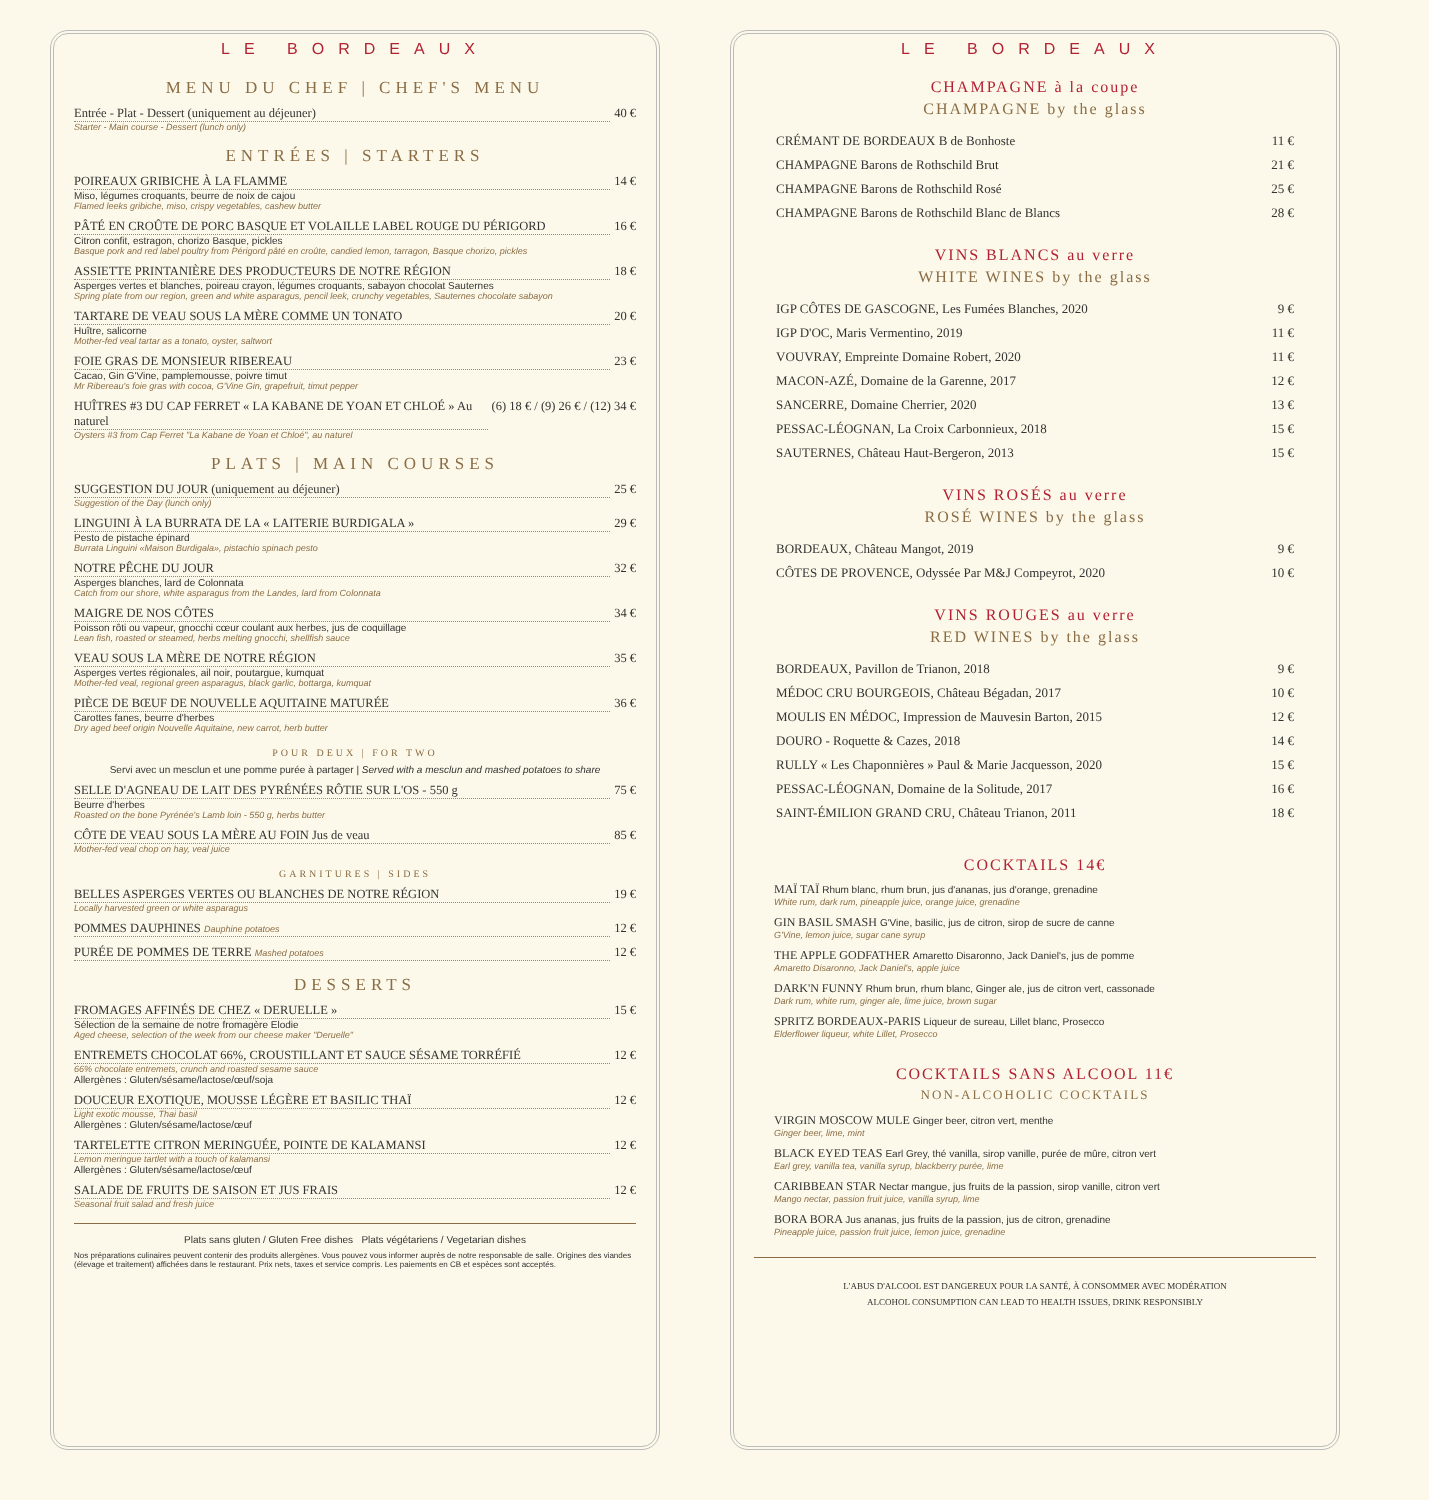LE BORDEAUX
MENU DU CHEF | CHEF'S MENU
Entrée - Plat - Dessert (uniquement au déjeuner) 40 €
Starter - Main course - Dessert (lunch only)
ENTRÉES | STARTERS
POIREAUX GRIBICHE À LA FLAMME 14 €
Miso, légumes croquants, beurre de noix de cajou
Flamed leeks gribiche, miso, crispy vegetables, cashew butter
PÂTÉ EN CROÛTE DE PORC BASQUE ET VOLAILLE LABEL ROUGE DU PÉRIGORD 16 €
Citron confit, estragon, chorizo Basque, pickles
Basque pork and red label poultry from Périgord pâté en croûte, candied lemon, tarragon, Basque chorizo, pickles
ASSIETTE PRINTANIÈRE DES PRODUCTEURS DE NOTRE RÉGION 18 €
Asperges vertes et blanches, poireau crayon, légumes croquants, sabayon chocolat Sauternes
Spring plate from our region, green and white asparagus, pencil leek, crunchy vegetables, Sauternes chocolate sabayon
TARTARE DE VEAU SOUS LA MÈRE COMME UN TONATO 20 €
Huître, salicorne
Mother-fed veal tartar as a tonato, oyster, saltwort
FOIE GRAS DE MONSIEUR RIBEREAU 23 €
Cacao, Gin G'Vine, pamplemousse, poivre timut
Mr Ribereau's foie gras with cocoa, G'Vine Gin, grapefruit, timut pepper
HUÎTRES #3 DU CAP FERRET « LA KABANE DE YOAN ET CHLOÉ » Au naturel (6) 18 € / (9) 26 € / (12) 34 €
Oysters #3 from Cap Ferret "La Kabane de Yoan et Chloé", au naturel
PLATS | MAIN COURSES
SUGGESTION DU JOUR (uniquement au déjeuner) 25 €
Suggestion of the Day (lunch only)
LINGUINI À LA BURRATA DE LA « LAITERIE BURDIGALA » 29 €
Pesto de pistache épinard
Burrata Linguini «Maison Burdigala», pistachio spinach pesto
NOTRE PÊCHE DU JOUR 32 €
Asperges blanches, lard de Colonnata
Catch from our shore, white asparagus from the Landes, lard from Colonnata
MAIGRE DE NOS CÔTES 34 €
Poisson rôti ou vapeur, gnocchi cœur coulant aux herbes, jus de coquillage
Lean fish, roasted or steamed, herbs melting gnocchi, shellfish sauce
VEAU SOUS LA MÈRE DE NOTRE RÉGION 35 €
Asperges vertes régionales, ail noir, poutargue, kumquat
Mother-fed veal, regional green asparagus, black garlic, bottarga, kumquat
PIÈCE DE BŒUF DE NOUVELLE AQUITAINE MATURÉE 36 €
Carottes fanes, beurre d'herbes
Dry aged beef origin Nouvelle Aquitaine, new carrot, herb butter
POUR DEUX | FOR TWO
Servi avec un mesclun et une pomme purée à partager | Served with a mesclun and mashed potatoes to share
SELLE D'AGNEAU DE LAIT DES PYRÉNÉES RÔTIE SUR L'OS - 550 g 75 €
Beurre d'herbes
Roasted on the bone Pyrénée's Lamb loin - 550 g, herbs butter
CÔTE DE VEAU SOUS LA MÈRE AU FOIN Jus de veau 85 €
Mother-fed veal chop on hay, veal juice
GARNITURES | SIDES
BELLES ASPERGES VERTES OU BLANCHES DE NOTRE RÉGION 19 €
Locally harvested green or white asparagus
POMMES DAUPHINES Dauphine potatoes 12 €
PURÉE DE POMMES DE TERRE Mashed potatoes 12 €
DESSERTS
FROMAGES AFFINÉS DE CHEZ « DERUELLE » 15 €
Sélection de la semaine de notre fromagère Elodie
Aged cheese, selection of the week from our cheese maker "Deruelle"
ENTREMETS CHOCOLAT 66%, CROUSTILLANT ET SAUCE SÉSAME TORRÉFIÉ 12 €
66% chocolate entremets, crunch and roasted sesame sauce
Allergènes : Gluten/sésame/lactose/œuf/soja
DOUCEUR EXOTIQUE, MOUSSE LÉGÈRE ET BASILIC THAÏ 12 €
Light exotic mousse, Thai basil
Allergènes : Gluten/sésame/lactose/œuf
TARTELETTE CITRON MERINGUÉE, POINTE DE KALAMANSI 12 €
Lemon meringue tartlet with a touch of kalamansi
Allergènes : Gluten/sésame/lactose/œuf
SALADE DE FRUITS DE SAISON ET JUS FRAIS 12 €
Seasonal fruit salad and fresh juice
Plats sans gluten / Gluten Free dishes Plats végétariens / Vegetarian dishes
Nos préparations culinaires peuvent contenir des produits allergènes. Vous pouvez vous informer auprès de notre responsable de salle. Origines des viandes (élevage et traitement) affichées dans le restaurant. Prix nets, taxes et service compris. Les paiements en CB et espèces sont acceptés.
LE BORDEAUX
CHAMPAGNE à la coupe
CHAMPAGNE by the glass
| CRÉMANT DE BORDEAUX B de Bonhoste | 11 € |
| CHAMPAGNE Barons de Rothschild Brut | 21 € |
| CHAMPAGNE Barons de Rothschild Rosé | 25 € |
| CHAMPAGNE Barons de Rothschild Blanc de Blancs | 28 € |
VINS BLANCS au verre
WHITE WINES by the glass
| IGP CÔTES DE GASCOGNE, Les Fumées Blanches, 2020 | 9 € |
| IGP D'OC, Maris Vermentino, 2019 | 11 € |
| VOUVRAY, Empreinte Domaine Robert, 2020 | 11 € |
| MACON-AZÉ, Domaine de la Garenne, 2017 | 12 € |
| SANCERRE, Domaine Cherrier, 2020 | 13 € |
| PESSAC-LÉOGNAN, La Croix Carbonnieux, 2018 | 15 € |
| SAUTERNES, Château Haut-Bergeron, 2013 | 15 € |
VINS ROSÉS au verre
ROSÉ WINES by the glass
| BORDEAUX, Château Mangot, 2019 | 9 € |
| CÔTES DE PROVENCE, Odyssée Par M&J Compeyrot, 2020 | 10 € |
VINS ROUGES au verre
RED WINES by the glass
| BORDEAUX, Pavillon de Trianon, 2018 | 9 € |
| MÉDOC CRU BOURGEOIS, Château Bégadan, 2017 | 10 € |
| MOULIS EN MÉDOC, Impression de Mauvesin Barton, 2015 | 12 € |
| DOURO - Roquette & Cazes, 2018 | 14 € |
| RULLY « Les Chaponnières » Paul & Marie Jacquesson, 2020 | 15 € |
| PESSAC-LÉOGNAN, Domaine de la Solitude, 2017 | 16 € |
| SAINT-ÉMILION GRAND CRU, Château Trianon, 2011 | 18 € |
COCKTAILS 14€
MAÏ TAÏ Rhum blanc, rhum brun, jus d'ananas, jus d'orange, grenadine
White rum, dark rum, pineapple juice, orange juice, grenadine
GIN BASIL SMASH G'Vine, basilic, jus de citron, sirop de sucre de canne
G'Vine, lemon juice, sugar cane syrup
THE APPLE GODFATHER Amaretto Disaronno, Jack Daniel's, jus de pomme
Amaretto Disaronno, Jack Daniel's, apple juice
DARK'N FUNNY Rhum brun, rhum blanc, Ginger ale, jus de citron vert, cassonade
Dark rum, white rum, ginger ale, lime juice, brown sugar
SPRITZ BORDEAUX-PARIS Liqueur de sureau, Lillet blanc, Prosecco
Elderflower liqueur, white Lillet, Prosecco
COCKTAILS SANS ALCOOL 11€
NON-ALCOHOLIC COCKTAILS
VIRGIN MOSCOW MULE Ginger beer, citron vert, menthe
Ginger beer, lime, mint
BLACK EYED TEAS Earl Grey, thé vanilla, sirop vanille, purée de mûre, citron vert
Earl grey, vanilla tea, vanilla syrup, blackberry purée, lime
CARIBBEAN STAR Nectar mangue, jus fruits de la passion, sirop vanille, citron vert
Mango nectar, passion fruit juice, vanilla syrup, lime
BORA BORA Jus ananas, jus fruits de la passion, jus de citron, grenadine
Pineapple juice, passion fruit juice, lemon juice, grenadine
L'ABUS D'ALCOOL EST DANGEREUX POUR LA SANTÉ, À CONSOMMER AVEC MODÉRATION
ALCOHOL CONSUMPTION CAN LEAD TO HEALTH ISSUES, DRINK RESPONSIBLY